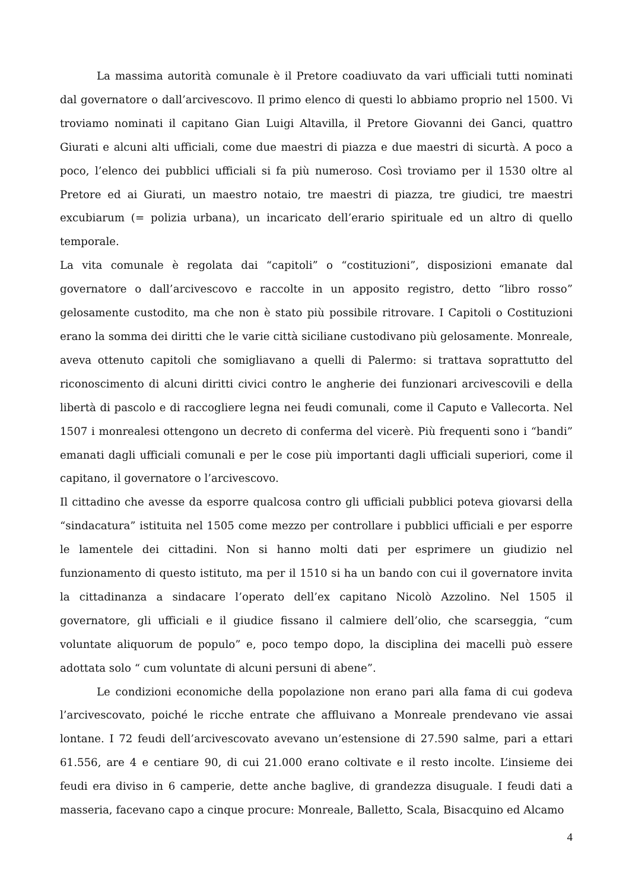La massima autorità comunale è il Pretore coadiuvato da vari ufficiali tutti nominati dal governatore o dall’arcivescovo. Il primo elenco di questi lo abbiamo proprio nel 1500. Vi troviamo nominati il capitano Gian Luigi Altavilla, il Pretore Giovanni dei Ganci, quattro Giurati e alcuni alti ufficiali, come due maestri di piazza e due maestri di sicurtà. A poco a poco, l’elenco dei pubblici ufficiali si fa più numeroso. Così troviamo per il 1530 oltre al Pretore ed ai Giurati, un maestro notaio, tre maestri di piazza, tre giudici, tre maestri excubiarum (= polizia urbana), un incaricato dell’erario spirituale ed un altro di quello temporale.
La vita comunale è regolata dai “capitoli” o “costituzioni”, disposizioni emanate dal governatore o dall’arcivescovo e raccolte in un apposito registro, detto “libro rosso” gelosamente custodito, ma che non è stato più possibile ritrovare. I Capitoli o Costituzioni erano la somma dei diritti che le varie città siciliane custodivano più gelosamente. Monreale, aveva ottenuto capitoli che somigliavano a quelli di Palermo: si trattava soprattutto del riconoscimento di alcuni diritti civici contro le angherie dei funzionari arcivescovili e della libertà di pascolo e di raccogliere legna nei feudi comunali, come il Caputo e Vallecorta. Nel 1507 i monrealesi ottengono un decreto di conferma del vicerè. Più frequenti sono i “bandi” emanati dagli ufficiali comunali e per le cose più importanti dagli ufficiali superiori, come il capitano, il governatore o l’arcivescovo.
Il cittadino che avesse da esporre qualcosa contro gli ufficiali pubblici poteva giovarsi della “sindacatura” istituita nel 1505 come mezzo per controllare i pubblici ufficiali e per esporre le lamentele dei cittadini. Non si hanno molti dati per esprimere un giudizio nel funzionamento di questo istituto, ma per il 1510 si ha un bando con cui il governatore invita la cittadinanza a sindacare l’operato dell’ex capitano Nicolò Azzolino. Nel 1505 il governatore, gli ufficiali e il giudice fissano il calmiere dell’olio, che scarseggia, “cum voluntate aliquorum de populo” e, poco tempo dopo, la disciplina dei macelli può essere adottata solo “ cum voluntate di alcuni persuni di abene”.
Le condizioni economiche della popolazione non erano pari alla fama di cui godeva l’arcivescovato, poiché le ricche entrate che affluivano a Monreale prendevano vie assai lontane. I 72 feudi dell’arcivescovato avevano un’estensione di 27.590 salme, pari a ettari 61.556, are 4 e centiare 90, di cui 21.000 erano coltivate e il resto incolte. L’insieme dei feudi era diviso in 6 camperie, dette anche baglive, di grandezza disuguale. I feudi dati a masseria, facevano capo a cinque procure: Monreale, Balletto, Scala, Bisacquino ed Alcamo
4